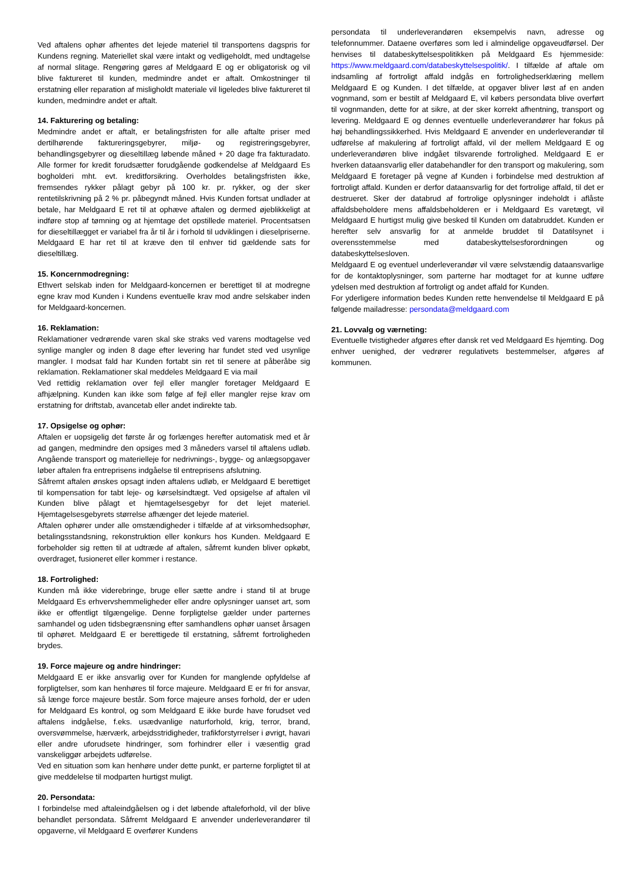Ved aftalens ophør afhentes det lejede materiel til transportens dagspris for Kundens regning. Materiellet skal være intakt og vedligeholdt, med undtagelse af normal slitage. Rengøring gøres af Meldgaard E og er obligatorisk og vil blive faktureret til kunden, medmindre andet er aftalt. Omkostninger til erstatning eller reparation af misligholdt materiale vil ligeledes blive faktureret til kunden, medmindre andet er aftalt.
14. Fakturering og betaling:
Medmindre andet er aftalt, er betalingsfristen for alle aftalte priser med dertilhørende faktureringsgebyrer, miljø- og registreringsgebyrer, behandlingsgebyrer og dieseltillæg løbende måned + 20 dage fra fakturadato. Alle former for kredit forudsætter forudgående godkendelse af Meldgaard Es bogholderi mht. evt. kreditforsikring. Overholdes betalingsfristen ikke, fremsendes rykker pålagt gebyr på 100 kr. pr. rykker, og der sker rentetilskrivning på 2 % pr. påbegyndt måned. Hvis Kunden fortsat undlader at betale, har Meldgaard E ret til at ophæve aftalen og dermed øjeblikkeligt at indføre stop af tømning og at hjemtage det opstillede materiel. Procentsatsen for dieseltillægget er variabel fra år til år i forhold til udviklingen i dieselpriserne. Meldgaard E har ret til at kræve den til enhver tid gældende sats for dieseltillæg.
15. Koncernmodregning:
Ethvert selskab inden for Meldgaard-koncernen er berettiget til at modregne egne krav mod Kunden i Kundens eventuelle krav mod andre selskaber inden for Meldgaard-koncernen.
16. Reklamation:
Reklamationer vedrørende varen skal ske straks ved varens modtagelse ved synlige mangler og inden 8 dage efter levering har fundet sted ved usynlige mangler. I modsat fald har Kunden fortabt sin ret til senere at påberåbe sig reklamation. Reklamationer skal meddeles Meldgaard E via mail
Ved rettidig reklamation over fejl eller mangler foretager Meldgaard E afhjælpning. Kunden kan ikke som følge af fejl eller mangler rejse krav om erstatning for driftstab, avancetab eller andet indirekte tab.
17. Opsigelse og ophør:
Aftalen er uopsigelig det første år og forlænges herefter automatisk med et år ad gangen, medmindre den opsiges med 3 måneders varsel til aftalens udløb. Angående transport og materielleje for nedrivnings-, bygge- og anlægsopgaver løber aftalen fra entreprisens indgåelse til entreprisens afslutning.
Såfremt aftalen ønskes opsagt inden aftalens udløb, er Meldgaard E berettiget til kompensation for tabt leje- og kørselsindtægt. Ved opsigelse af aftalen vil Kunden blive pålagt et hjemtagelsesgebyr for det lejet materiel. Hjemtagelsesgebyrets størrelse afhænger det lejede materiel.
Aftalen ophører under alle omstændigheder i tilfælde af at virksomhedsophør, betalingsstandsning, rekonstruktion eller konkurs hos Kunden. Meldgaard E forbeholder sig retten til at udtræde af aftalen, såfremt kunden bliver opkøbt, overdraget, fusioneret eller kommer i restance.
18. Fortrolighed:
Kunden må ikke viderebringe, bruge eller sætte andre i stand til at bruge Meldgaard Es erhvervshemmeligheder eller andre oplysninger uanset art, som ikke er offentligt tilgængelige. Denne forpligtelse gælder under parternes samhandel og uden tidsbegrænsning efter samhandlens ophør uanset årsagen til ophøret. Meldgaard E er berettigede til erstatning, såfremt fortroligheden brydes.
19. Force majeure og andre hindringer:
Meldgaard E er ikke ansvarlig over for Kunden for manglende opfyldelse af forpligtelser, som kan henhøres til force majeure. Meldgaard E er fri for ansvar, så længe force majeure består. Som force majeure anses forhold, der er uden for Meldgaard Es kontrol, og som Meldgaard E ikke burde have forudset ved aftalens indgåelse, f.eks. usædvanlige naturforhold, krig, terror, brand, oversvømmelse, hærværk, arbejdsstridigheder, trafikforstyrrelser i øvrigt, havari eller andre uforudsete hindringer, som forhindrer eller i væsentlig grad vanskeliggør arbejdets udførelse.
Ved en situation som kan henhøre under dette punkt, er parterne forpligtet til at give meddelelse til modparten hurtigst muligt.
20. Persondata:
I forbindelse med aftaleindgåelsen og i det løbende aftaleforhold, vil der blive behandlet persondata. Såfremt Meldgaard E anvender underleverandører til opgaverne, vil Meldgaard E overfører Kundens
persondata til underleverandøren eksempelvis navn, adresse og telefonnummer. Dataene overføres som led i almindelige opgaveudførsel. Der henvises til databeskyttelsespolitikken på Meldgaard Es hjemmeside: https://www.meldgaard.com/databeskyttelsespolitik/. I tilfælde af aftale om indsamling af fortroligt affald indgås en fortrolighedserklæring mellem Meldgaard E og Kunden. I det tilfælde, at opgaver bliver løst af en anden vognmand, som er bestilt af Meldgaard E, vil købers persondata blive overført til vognmanden, dette for at sikre, at der sker korrekt afhentning, transport og levering. Meldgaard E og dennes eventuelle underleverandører har fokus på høj behandlingssikkerhed. Hvis Meldgaard E anvender en underleverandør til udførelse af makulering af fortroligt affald, vil der mellem Meldgaard E og underleverandøren blive indgået tilsvarende fortrolighed. Meldgaard E er hverken dataansvarlig eller databehandler for den transport og makulering, som Meldgaard E foretager på vegne af Kunden i forbindelse med destruktion af fortroligt affald. Kunden er derfor dataansvarlig for det fortrolige affald, til det er destrueret. Sker der databrud af fortrolige oplysninger indeholdt i aflåste affaldsbeholdere mens affaldsbeholderen er i Meldgaard Es varetægt, vil Meldgaard E hurtigst mulig give besked til Kunden om databruddet. Kunden er herefter selv ansvarlig for at anmelde bruddet til Datatilsynet i overensstemmelse med databeskyttelsesforordningen og databeskyttelsesloven.
Meldgaard E og eventuel underleverandør vil være selvstændig dataansvarlige for de kontaktoplysninger, som parterne har modtaget for at kunne udføre ydelsen med destruktion af fortroligt og andet affald for Kunden.
For yderligere information bedes Kunden rette henvendelse til Meldgaard E på følgende mailadresse: persondata@meldgaard.com
21. Lovvalg og værneting:
Eventuelle tvistigheder afgøres efter dansk ret ved Meldgaard Es hjemting. Dog enhver uenighed, der vedrører regulativets bestemmelser, afgøres af kommunen.